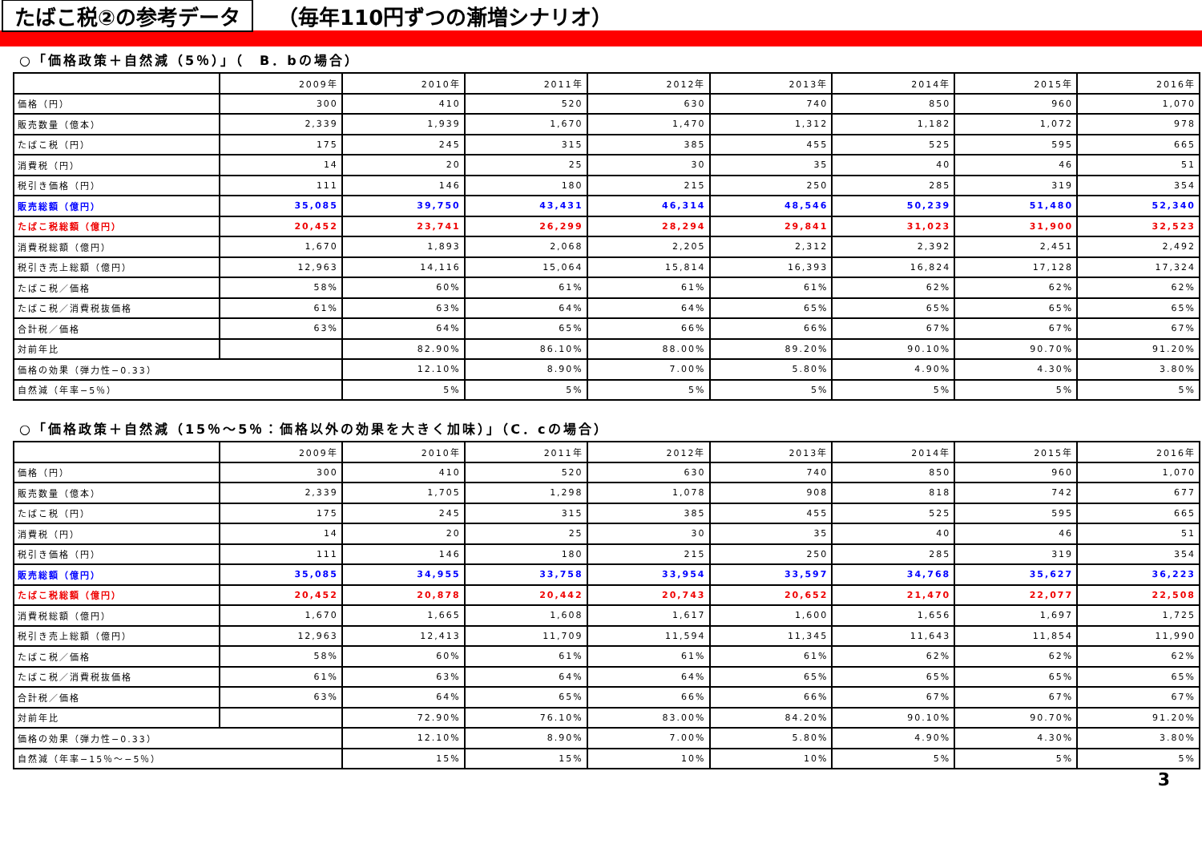たばこ税②の参考データ （毎年110円ずつの漸増シナリオ）
○「価格政策＋自然減（5％）」（　B．bの場合）
| | 2009年 | 2010年 | 2011年 | 2012年 | 2013年 | 2014年 | 2015年 | 2016年 |
| --- | --- | --- | --- | --- | --- | --- | --- | --- |
| 価格（円） | 300 | 410 | 520 | 630 | 740 | 850 | 960 | 1,070 |
| 販売数量（億本） | 2,339 | 1,939 | 1,670 | 1,470 | 1,312 | 1,182 | 1,072 | 978 |
| たばこ税（円） | 175 | 245 | 315 | 385 | 455 | 525 | 595 | 665 |
| 消費税（円） | 14 | 20 | 25 | 30 | 35 | 40 | 46 | 51 |
| 税引き価格（円） | 111 | 146 | 180 | 215 | 250 | 285 | 319 | 354 |
| 販売総額（億円） | 35,085 | 39,750 | 43,431 | 46,314 | 48,546 | 50,239 | 51,480 | 52,340 |
| たばこ税総額（億円） | 20,452 | 23,741 | 26,299 | 28,294 | 29,841 | 31,023 | 31,900 | 32,523 |
| 消費税総額（億円） | 1,670 | 1,893 | 2,068 | 2,205 | 2,312 | 2,392 | 2,451 | 2,492 |
| 税引き売上総額（億円） | 12,963 | 14,116 | 15,064 | 15,814 | 16,393 | 16,824 | 17,128 | 17,324 |
| たばこ税／価格 | 58% | 60% | 61% | 61% | 61% | 62% | 62% | 62% |
| たばこ税／消費税抜価格 | 61% | 63% | 64% | 64% | 65% | 65% | 65% | 65% |
| 合計税／価格 | 63% | 64% | 65% | 66% | 66% | 67% | 67% | 67% |
| 対前年比 | | 82.90% | 86.10% | 88.00% | 89.20% | 90.10% | 90.70% | 91.20% |
| 価格の効果（弾力性−0.33） | | 12.10% | 8.90% | 7.00% | 5.80% | 4.90% | 4.30% | 3.80% |
| 自然減（年率−5％） | | 5% | 5% | 5% | 5% | 5% | 5% | 5% |
○「価格政策＋自然減（15％〜5％：価格以外の効果を大きく加味）」（C．cの場合）
| | 2009年 | 2010年 | 2011年 | 2012年 | 2013年 | 2014年 | 2015年 | 2016年 |
| --- | --- | --- | --- | --- | --- | --- | --- | --- |
| 価格（円） | 300 | 410 | 520 | 630 | 740 | 850 | 960 | 1,070 |
| 販売数量（億本） | 2,339 | 1,705 | 1,298 | 1,078 | 908 | 818 | 742 | 677 |
| たばこ税（円） | 175 | 245 | 315 | 385 | 455 | 525 | 595 | 665 |
| 消費税（円） | 14 | 20 | 25 | 30 | 35 | 40 | 46 | 51 |
| 税引き価格（円） | 111 | 146 | 180 | 215 | 250 | 285 | 319 | 354 |
| 販売総額（億円） | 35,085 | 34,955 | 33,758 | 33,954 | 33,597 | 34,768 | 35,627 | 36,223 |
| たばこ税総額（億円） | 20,452 | 20,878 | 20,442 | 20,743 | 20,652 | 21,470 | 22,077 | 22,508 |
| 消費税総額（億円） | 1,670 | 1,665 | 1,608 | 1,617 | 1,600 | 1,656 | 1,697 | 1,725 |
| 税引き売上総額（億円） | 12,963 | 12,413 | 11,709 | 11,594 | 11,345 | 11,643 | 11,854 | 11,990 |
| たばこ税／価格 | 58% | 60% | 61% | 61% | 61% | 62% | 62% | 62% |
| たばこ税／消費税抜価格 | 61% | 63% | 64% | 64% | 65% | 65% | 65% | 65% |
| 合計税／価格 | 63% | 64% | 65% | 66% | 66% | 67% | 67% | 67% |
| 対前年比 | | 72.90% | 76.10% | 83.00% | 84.20% | 90.10% | 90.70% | 91.20% |
| 価格の効果（弾力性−0.33） | | 12.10% | 8.90% | 7.00% | 5.80% | 4.90% | 4.30% | 3.80% |
| 自然減（年率−15％〜−5％） | | 15% | 15% | 10% | 10% | 5% | 5% | 5% |
3